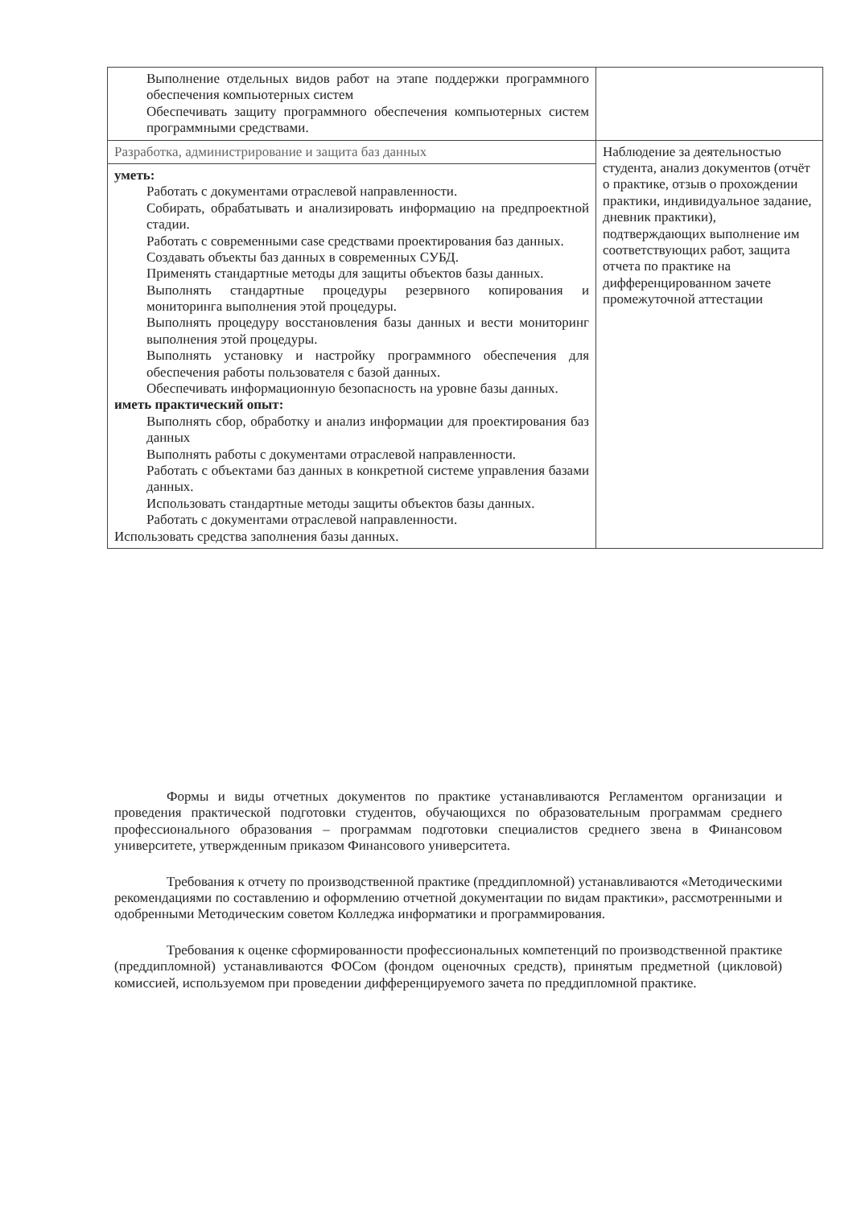| Выполнение отдельных видов работ на этапе поддержки программного обеспечения компьютерных систем Обеспечивать защиту программного обеспечения компьютерных систем программными средствами. | |
| Разработка, администрирование и защита баз данных | Наблюдение за деятельностью студента, анализ документов (отчёт о практике, отзыв о прохождении практики, индивидуальное задание, дневник практики), подтверждающих выполнение им соответствующих работ, защита отчета по практике на дифференцированном зачете промежуточной аттестации |
| уметь: Работать с документами отраслевой направленности. Собирать, обрабатывать и анализировать информацию на предпроектной стадии. Работать с современными case средствами проектирования баз данных. Создавать объекты баз данных в современных СУБД. Применять стандартные методы для защиты объектов базы данных. Выполнять стандартные процедуры резервного копирования и мониторинга выполнения этой процедуры. Выполнять процедуру восстановления базы данных и вести мониторинг выполнения этой процедуры. Выполнять установку и настройку программного обеспечения для обеспечения работы пользователя с базой данных. Обеспечивать информационную безопасность на уровне базы данных. иметь практический опыт: Выполнять сбор, обработку и анализ информации для проектирования баз данных Выполнять работы с документами отраслевой направленности. Работать с объектами баз данных в конкретной системе управления базами данных. Использовать стандартные методы защиты объектов базы данных. Работать с документами отраслевой направленности. Использовать средства заполнения базы данных. | |
Формы и виды отчетных документов по практике устанавливаются Регламентом организации и проведения практической подготовки студентов, обучающихся по образовательным программам среднего профессионального образования – программам подготовки специалистов среднего звена в Финансовом университете, утвержденным приказом Финансового университета.
Требования к отчету по производственной практике (преддипломной) устанавливаются «Методическими рекомендациями по составлению и оформлению отчетной документации по видам практики», рассмотренными и одобренными Методическим советом Колледжа информатики и программирования.
Требования к оценке сформированности профессиональных компетенций по производственной практике (преддипломной) устанавливаются ФОСом (фондом оценочных средств), принятым предметной (цикловой) комиссией, используемом при проведении дифференцируемого зачета по преддипломной практике.